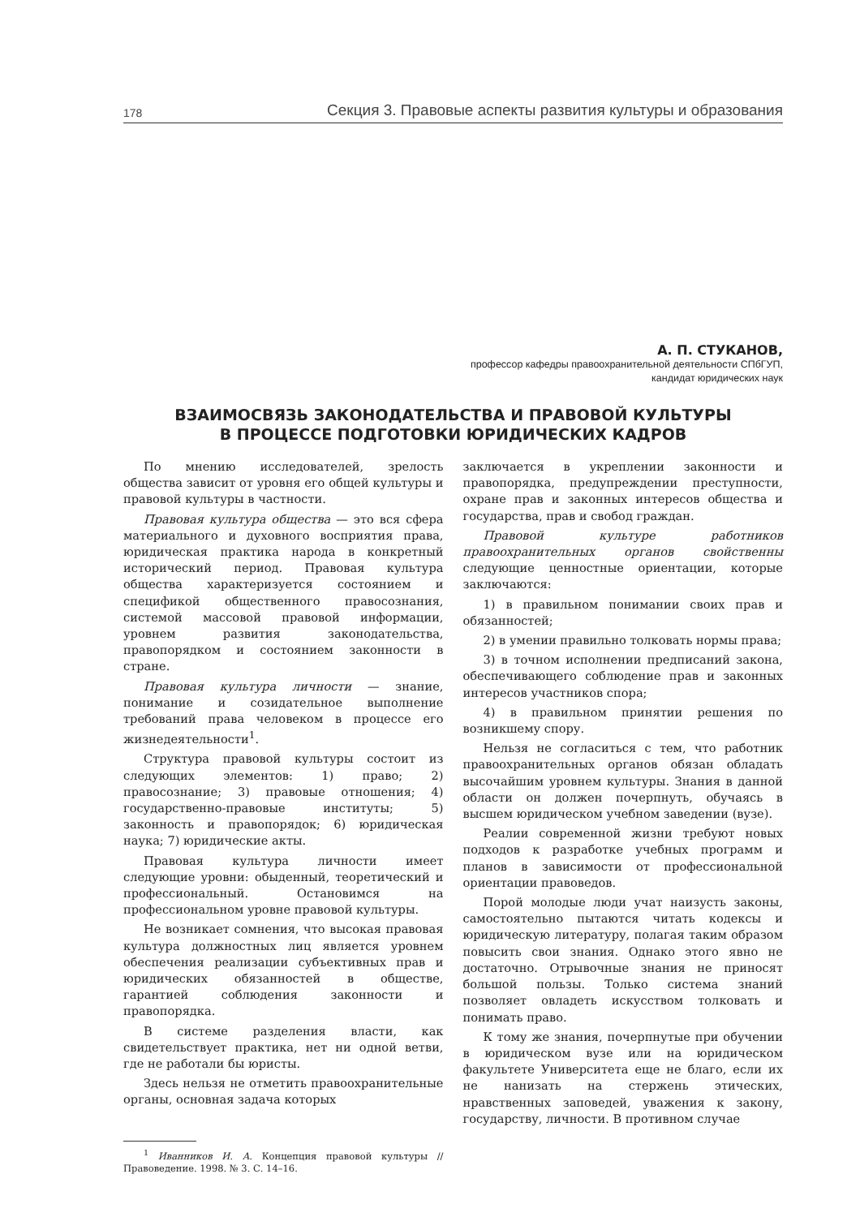178 Секция 3. Правовые аспекты развития культуры и образования
А. П. СТУКАНОВ,
профессор кафедры правоохранительной деятельности СПбГУП,
кандидат юридических наук
ВЗАИМОСВЯЗЬ ЗАКОНОДАТЕЛЬСТВА И ПРАВОВОЙ КУЛЬТУРЫ
В ПРОЦЕССЕ ПОДГОТОВКИ ЮРИДИЧЕСКИХ КАДРОВ
По мнению исследователей, зрелость общества зависит от уровня его общей культуры и правовой культуры в частности.
Правовая культура общества — это вся сфера материального и духовного восприятия права, юридическая практика народа в конкретный исторический период. Правовая культура общества характеризуется состоянием и спецификой общественного правосознания, системой массовой правовой информации, уровнем развития законодательства, правопорядком и состоянием законности в стране.
Правовая культура личности — знание, понимание и созидательное выполнение требований права человеком в процессе его жизнедеятельности<sup>1</sup>.
Структура правовой культуры состоит из следующих элементов: 1) право; 2) правосознание; 3) правовые отношения; 4) государственно-правовые институты; 5) законность и правопорядок; 6) юридическая наука; 7) юридические акты.
Правовая культура личности имеет следующие уровни: обыденный, теоретический и профессиональный. Остановимся на профессиональном уровне правовой культуры.
Не возникает сомнения, что высокая правовая культура должностных лиц является уровнем обеспечения реализации субъективных прав и юридических обязанностей в обществе, гарантией соблюдения законности и правопорядка.
В системе разделения власти, как свидетельствует практика, нет ни одной ветви, где не работали бы юристы.
Здесь нельзя не отметить правоохранительные органы, основная задача которых
<sup>1</sup> Иванников И. А. Концепция правовой культуры // Правоведение. 1998. № 3. С. 14–16.
заключается в укреплении законности и правопорядка, предупреждении преступности, охране прав и законных интересов общества и государства, прав и свобод граждан.
Правовой культуре работников правоохранительных органов свойственны следующие ценностные ориентации, которые заключаются:
1) в правильном понимании своих прав и обязанностей;
2) в умении правильно толковать нормы права;
3) в точном исполнении предписаний закона, обеспечивающего соблюдение прав и законных интересов участников спора;
4) в правильном принятии решения по возникшему спору.
Нельзя не согласиться с тем, что работник правоохранительных органов обязан обладать высочайшим уровнем культуры. Знания в данной области он должен почерпнуть, обучаясь в высшем юридическом учебном заведении (вузе).
Реалии современной жизни требуют новых подходов к разработке учебных программ и планов в зависимости от профессиональной ориентации правоведов.
Порой молодые люди учат наизусть законы, самостоятельно пытаются читать кодексы и юридическую литературу, полагая таким образом повысить свои знания. Однако этого явно не достаточно. Отрывочные знания не приносят большой пользы. Только система знаний позволяет овладеть искусством толковать и понимать право.
К тому же знания, почерпнутые при обучении в юридическом вузе или на юридическом факультете Университета еще не благо, если их не нанизать на стержень этических, нравственных заповедей, уважения к закону, государству, личности. В противном случае